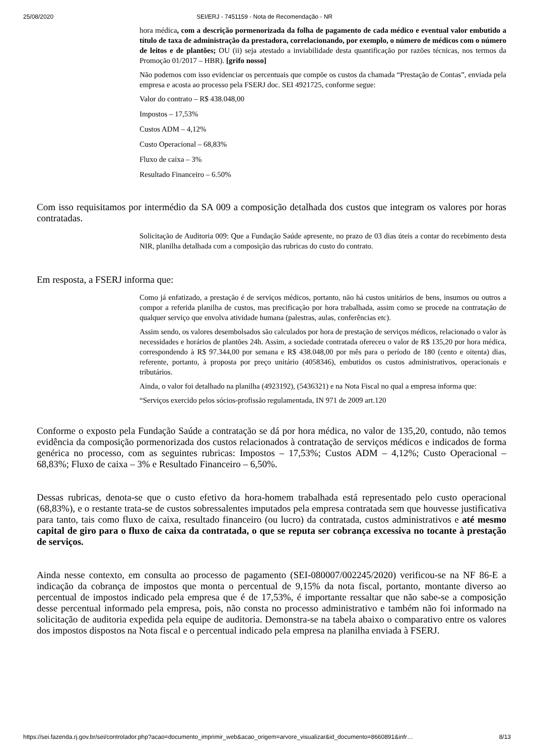25/08/2020 SEI/ERJ - 7451159 - Nota de Recomendação - NR
hora médica, com a descrição pormenorizada da folha de pagamento de cada médico e eventual valor embutido a título de taxa de administração da prestadora, correlacionando, por exemplo, o número de médicos com o número de leitos e de plantões; OU (ii) seja atestado a inviabilidade desta quantificação por razões técnicas, nos termos da Promoção 01/2017 – HBR). [grifo nosso]
Não podemos com isso evidenciar os percentuais que compõe os custos da chamada “Prestação de Contas”, enviada pela empresa e acosta ao processo pela FSERJ doc. SEI 4921725, conforme segue:
Valor do contrato – R$ 438.048,00
Impostos – 17,53%
Custos ADM – 4,12%
Custo Operacional – 68,83%
Fluxo de caixa – 3%
Resultado Financeiro – 6.50%
Com isso requisitamos por intermédio da SA 009 a composição detalhada dos custos que integram os valores por horas contratadas.
Solicitação de Auditoria 009: Que a Fundação Saúde apresente, no prazo de 03 dias úteis a contar do recebimento desta NIR, planilha detalhada com a composição das rubricas do custo do contrato.
Em resposta, a FSERJ informa que:
Como já enfatizado, a prestação é de serviços médicos, portanto, não há custos unitários de bens, insumos ou outros a compor a referida planilha de custos, mas precificação por hora trabalhada, assim como se procede na contratação de qualquer serviço que envolva atividade humana (palestras, aulas, conferências etc).
Assim sendo, os valores desembolsados são calculados por hora de prestação de serviços médicos, relacionado o valor às necessidades e horários de plantões 24h. Assim, a sociedade contratada ofereceu o valor de R$ 135,20 por hora médica, correspondendo à R$ 97.344,00 por semana e R$ 438.048,00 por mês para o período de 180 (cento e oitenta) dias, referente, portanto, à proposta por preço unitário (4058346), embutidos os custos administrativos, operacionais e tributários.
Ainda, o valor foi detalhado na planilha (4923192), (5436321) e na Nota Fiscal no qual a empresa informa que:
“Serviços exercido pelos sócios-profissão regulamentada, IN 971 de 2009 art.120
Conforme o exposto pela Fundação Saúde a contratação se dá por hora médica, no valor de 135,20, contudo, não temos evidência da composição pormenorizada dos custos relacionados à contratação de serviços médicos e indicados de forma genérica no processo, com as seguintes rubricas: Impostos – 17,53%; Custos ADM – 4,12%; Custo Operacional – 68,83%; Fluxo de caixa – 3% e Resultado Financeiro – 6,50%.
Dessas rubricas, denota-se que o custo efetivo da hora-homem trabalhada está representado pelo custo operacional (68,83%), e o restante trata-se de custos sobressalentes imputados pela empresa contratada sem que houvesse justificativa para tanto, tais como fluxo de caixa, resultado financeiro (ou lucro) da contratada, custos administrativos e até mesmo capital de giro para o fluxo de caixa da contratada, o que se reputa ser cobrança excessiva no tocante à prestação de serviços.
Ainda nesse contexto, em consulta ao processo de pagamento (SEI-080007/002245/2020) verificou-se na NF 86-E a indicação da cobrança de impostos que monta o percentual de 9,15% da nota fiscal, portanto, montante diverso ao percentual de impostos indicado pela empresa que é de 17,53%, é importante ressaltar que não sabe-se a composição desse percentual informado pela empresa, pois, não consta no processo administrativo e também não foi informado na solicitação de auditoria expedida pela equipe de auditoria. Demonstra-se na tabela abaixo o comparativo entre os valores dos impostos dispostos na Nota fiscal e o percentual indicado pela empresa na planilha enviada à FSERJ.
https://sei.fazenda.rj.gov.br/sei/controlador.php?acao=documento_imprimir_web&acao_origem=arvore_visualizar&id_documento=8660891&infr… 8/13